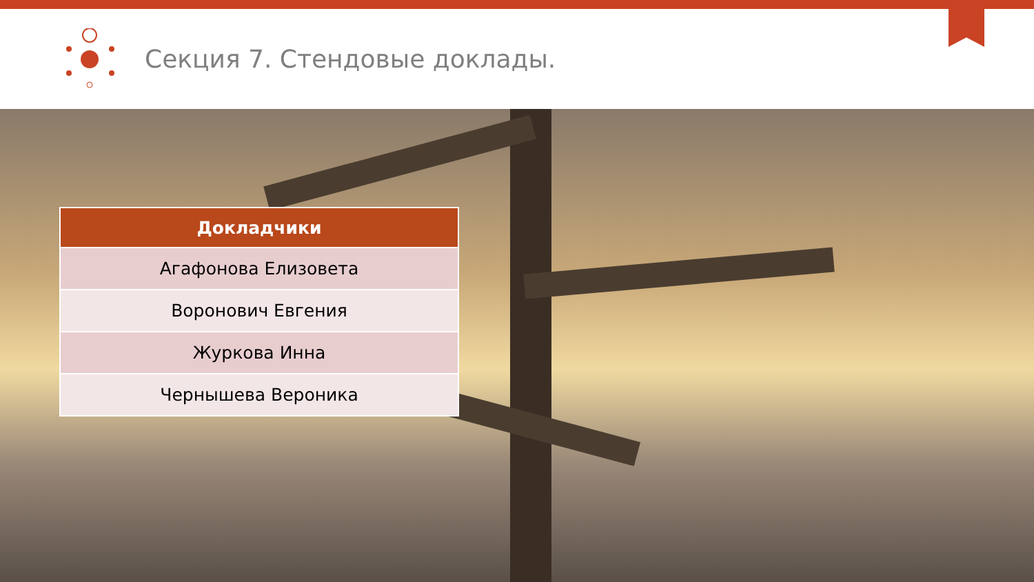Секция 7. Стендовые доклады.
| Докладчики |
| --- |
| Агафонова Елизовета |
| Воронович Евгения |
| Журкова Инна |
| Чернышева Вероника |